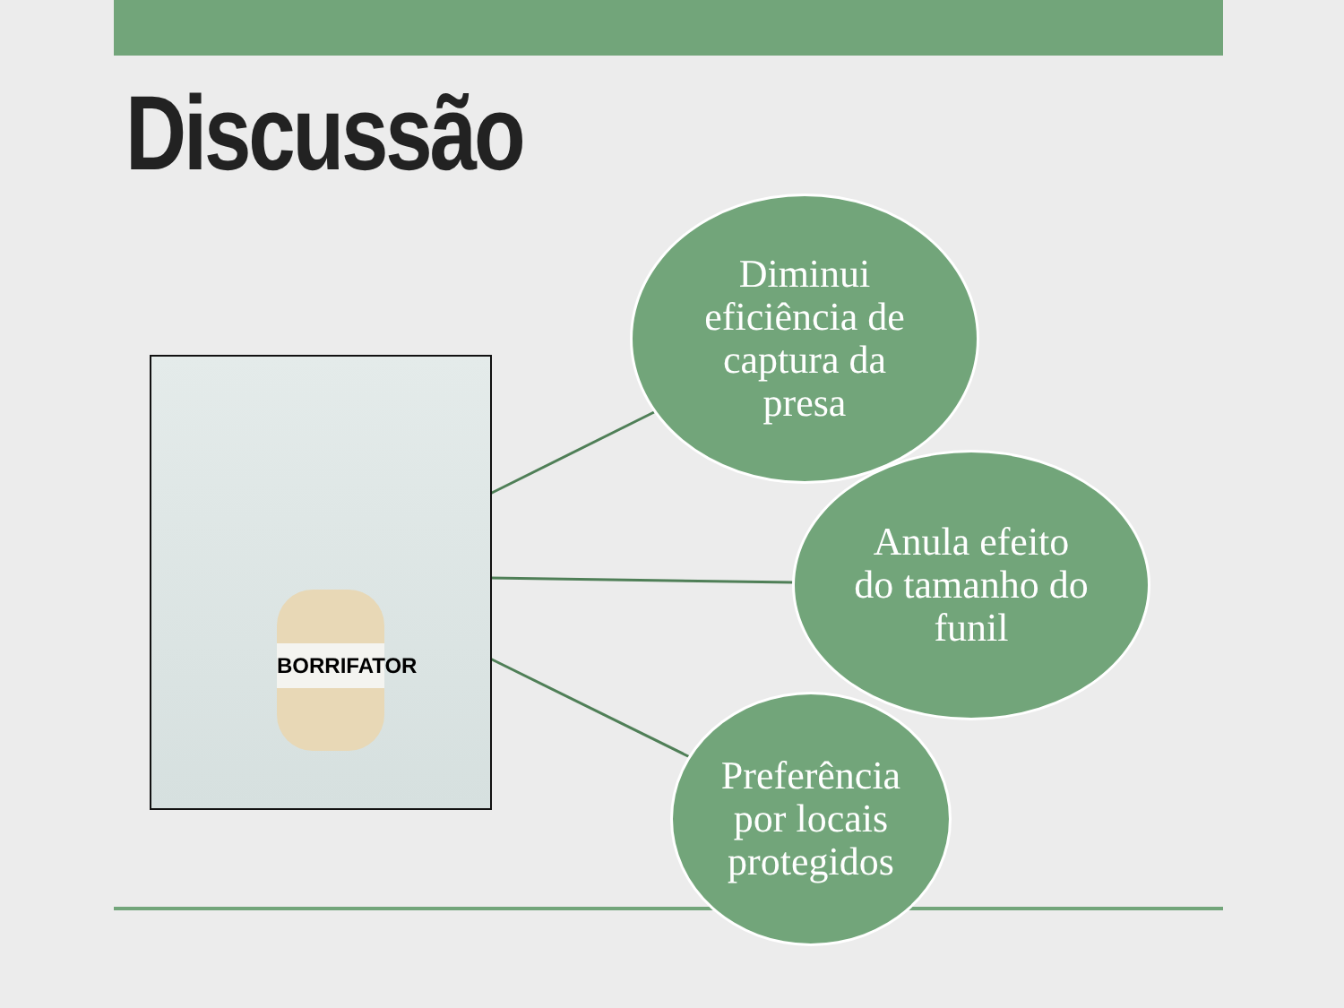Discussão
BORRIFATOR
Diminui
eficiência de
captura da
presa
Anula efeito
do tamanho do
funil
Preferência
por locais
protegidos